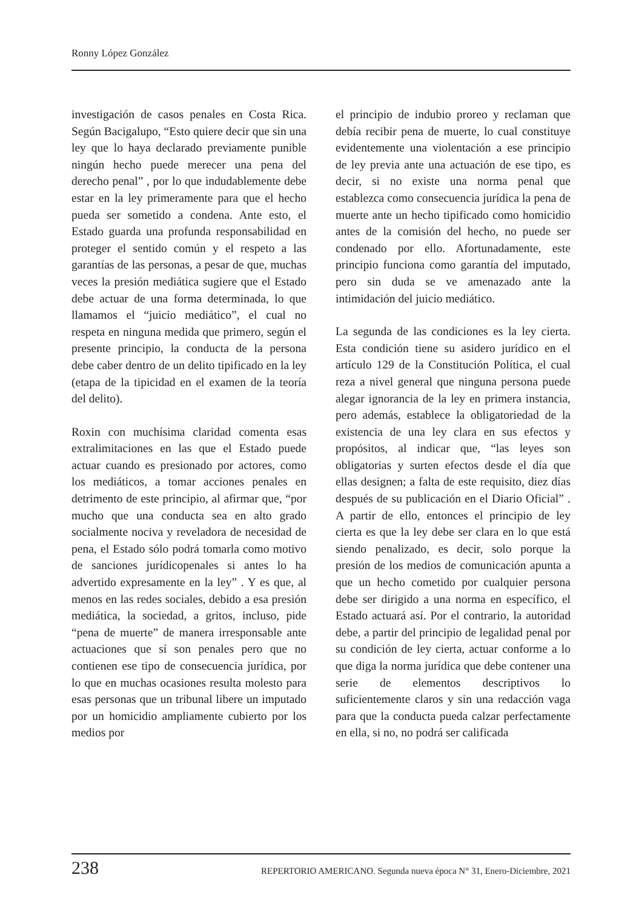Ronny López González
investigación de casos penales en Costa Rica. Según Bacigalupo, “Esto quiere decir que sin una ley que lo haya declarado previamente punible ningún hecho puede merecer una pena del derecho penal” , por lo que indudablemente debe estar en la ley primeramente para que el hecho pueda ser sometido a condena. Ante esto, el Estado guarda una profunda responsabilidad en proteger el sentido común y el respeto a las garantías de las personas, a pesar de que, muchas veces la presión mediática sugiere que el Estado debe actuar de una forma determinada, lo que llamamos el “juicio mediático”, el cual no respeta en ninguna medida que primero, según el presente principio, la conducta de la persona debe caber dentro de un delito tipificado en la ley (etapa de la tipicidad en el examen de la teoría del delito).
Roxin con muchísima claridad comenta esas extralimitaciones en las que el Estado puede actuar cuando es presionado por actores, como los mediáticos, a tomar acciones penales en detrimento de este principio, al afirmar que, “por mucho que una conducta sea en alto grado socialmente nociva y reveladora de necesidad de pena, el Estado sólo podrá tomarla como motivo de sanciones jurídicopenales si antes lo ha advertido expresamente en la ley” . Y es que, al menos en las redes sociales, debido a esa presión mediática, la sociedad, a gritos, incluso, pide “pena de muerte” de manera irresponsable ante actuaciones que sí son penales pero que no contienen ese tipo de consecuencia jurídica, por lo que en muchas ocasiones resulta molesto para esas personas que un tribunal libere un imputado por un homicidio ampliamente cubierto por los medios por
el principio de indubio proreo y reclaman que debía recibir pena de muerte, lo cual constituye evidentemente una violentación a ese principio de ley previa ante una actuación de ese tipo, es decir, si no existe una norma penal que establezca como consecuencia jurídica la pena de muerte ante un hecho tipificado como homicidio antes de la comisión del hecho, no puede ser condenado por ello. Afortunadamente, este principio funciona como garantía del imputado, pero sin duda se ve amenazado ante la intimidación del juicio mediático.
La segunda de las condiciones es la ley cierta. Esta condición tiene su asidero jurídico en el artículo 129 de la Constitución Política, el cual reza a nivel general que ninguna persona puede alegar ignorancia de la ley en primera instancia, pero además, establece la obligatoriedad de la existencia de una ley clara en sus efectos y propósitos, al indicar que, “las leyes son obligatorias y surten efectos desde el día que ellas designen; a falta de este requisito, diez días después de su publicación en el Diario Oficial” . A partir de ello, entonces el principio de ley cierta es que la ley debe ser clara en lo que está siendo penalizado, es decir, solo porque la presión de los medios de comunicación apunta a que un hecho cometido por cualquier persona debe ser dirigido a una norma en específico, el Estado actuará así. Por el contrario, la autoridad debe, a partir del principio de legalidad penal por su condición de ley cierta, actuar conforme a lo que diga la norma jurídica que debe contener una serie de elementos descriptivos lo suficientemente claros y sin una redacción vaga para que la conducta pueda calzar perfectamente en ella, si no, no podrá ser calificada
238 REPERTORIO AMERICANO. Segunda nueva época N° 31, Enero-Diciembre, 2021